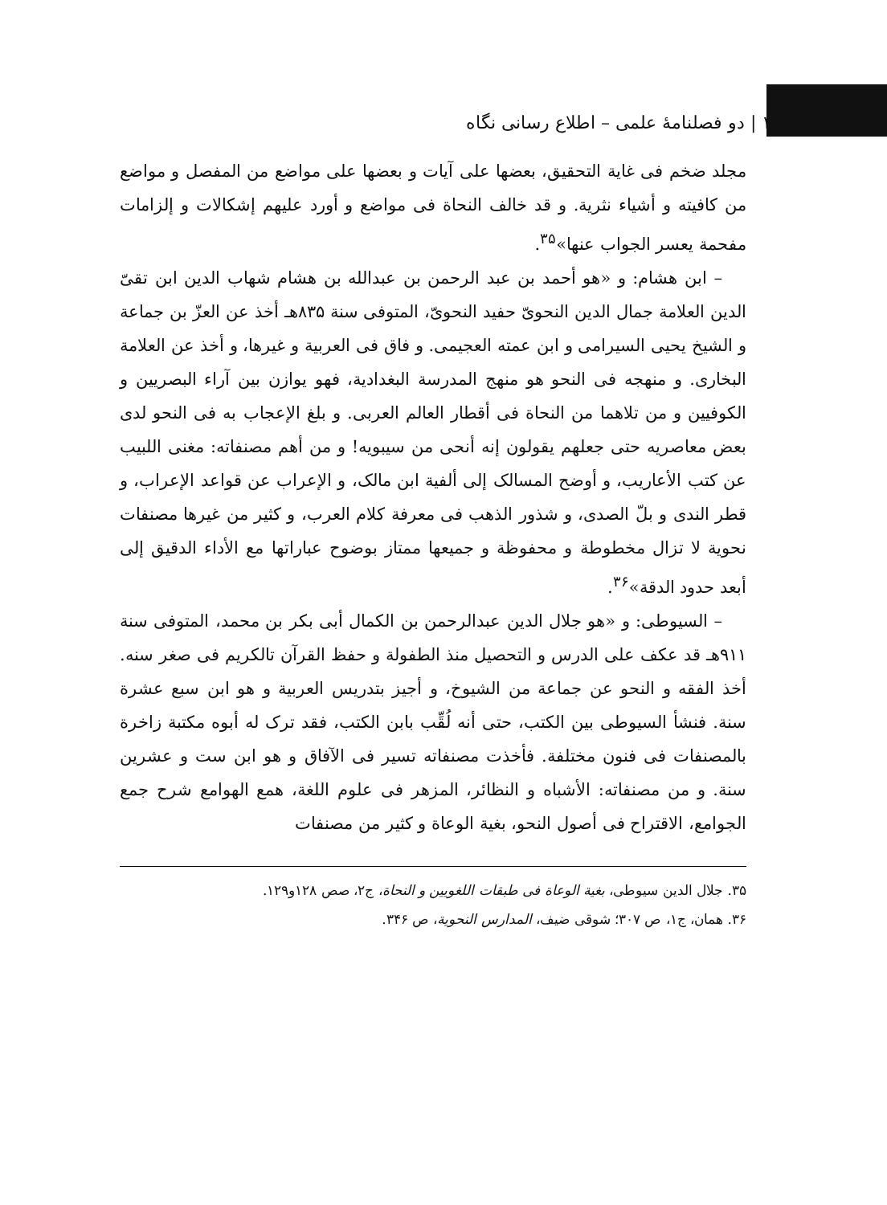۱۱۰ | دو فصلنامهٔ علمی – اطلاع رسانی نگاه
مجلد ضخم فی غاية التحقيق، بعضها علی آيات و بعضها علی مواضع من المفصل و مواضع من کافيته و أشياء نثرية. و قد خالف النحاة فی مواضع و أورد عليهم إشکالات و إلزامات مفحمة يعسر الجواب عنها»<sup>۳۵</sup>.
– ابن هشام: و «هو أحمد بن عبد الرحمن بن عبدالله بن هشام شهاب الدين ابن تقیّ الدين العلامة جمال الدين النحویّ حفيد النحویّ، المتوفی سنة ۸۳۵هـ أخذ عن العزّ بن جماعة و الشيخ يحيی السيرامی و ابن عمته العجيمی. و فاق فی العربية و غيرها، و أخذ عن العلامة البخاری. و منهجه فی النحو هو منهج المدرسة البغدادية، فهو يوازن بين آراء البصريين و الکوفيين و من تلاهما من النحاة فی أقطار العالم العربی. و بلغ الإعجاب به فی النحو لدی بعض معاصريه حتی جعلهم يقولون إنه أنحی من سيبويه! و من أهم مصنفاته: مغنی اللبيب عن کتب الأعاريب، و أوضح المسالک إلی ألفية ابن مالک، و الإعراب عن قواعد الإعراب، و قطر الندی و بلّ الصدی، و شذور الذهب فی معرفة کلام العرب، و کثير من غيرها مصنفات نحوية لا تزال مخطوطة و محفوظة و جميعها ممتاز بوضوح عباراتها مع الأداء الدقيق إلی أبعد حدود الدقة»<sup>۳۶</sup>.
– السيوطی: و «هو جلال الدين عبدالرحمن بن الکمال أبی بکر بن محمد، المتوفی سنة ۹۱۱هـ قد عکف علی الدرس و التحصيل منذ الطفولة و حفظ القرآن تالکريم فی صغر سنه. أخذ الفقه و النحو عن جماعة من الشيوخ، و أجيز بتدريس العربية و هو ابن سبع عشرة سنة. فنشأ السيوطی بين الکتب، حتی أنه لُقِّب بابن الکتب، فقد ترک له أبوه مکتبة زاخرة بالمصنفات فی فنون مختلفة. فأخذت مصنفاته تسير فی الآفاق و هو ابن ست و عشرين سنة. و من مصنفاته: الأشباه و النظائر، المزهر فی علوم اللغة، همع الهوامع شرح جمع الجوامع، الاقتراح فی أصول النحو، بغية الوعاة و کثير من مصنفات
۳۵. جلال الدين سيوطی، بغية الوعاة فی طبقات اللغويين و النحاة، ج۲، صص ۱۲۸و۱۲۹.
۳۶. همان، ج۱، ص ۳۰۷؛ شوقی ضيف، المدارس النحوية، ص ۳۴۶.